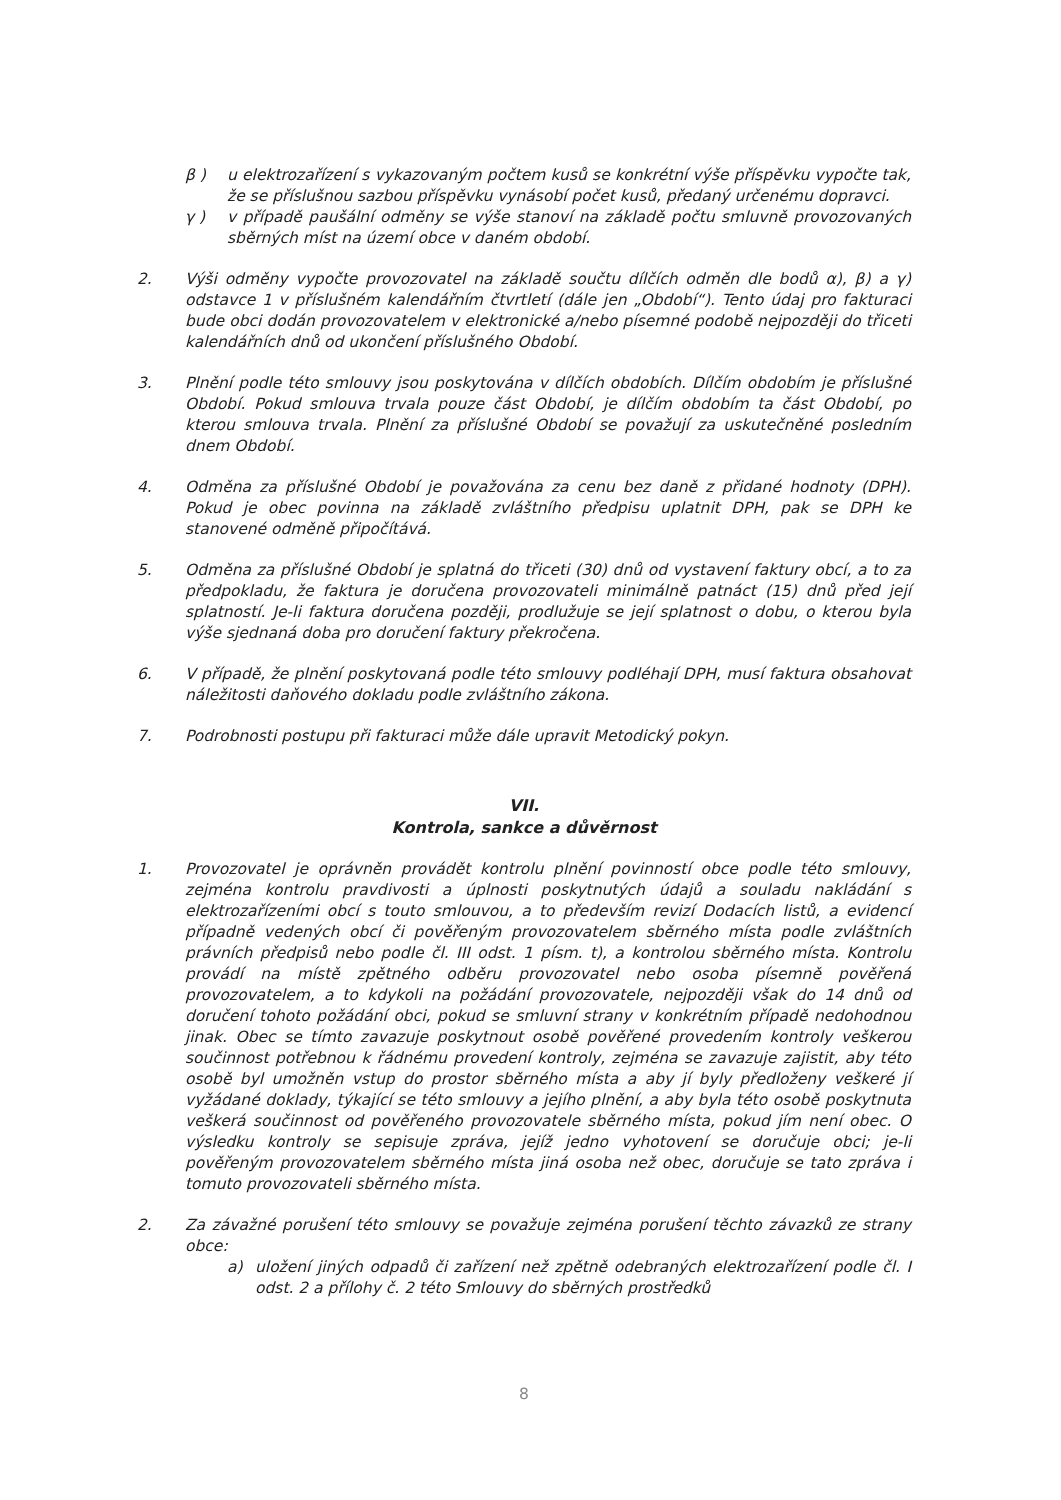β ) u elektrozařízení s vykazovaným počtem kusů se konkrétní výše příspěvku vypočte tak, že se příslušnou sazbou příspěvku vynásobí počet kusů, předaný určenému dopravci.
γ ) v případě paušální odměny se výše stanoví na základě počtu smluvně provozovaných sběrných míst na území obce v daném období.
2. Výši odměny vypočte provozovatel na základě součtu dílčích odměn dle bodů α), β) a γ) odstavce 1 v příslušném kalendářním čtvrtletí (dále jen „Období“). Tento údaj pro fakturaci bude obci dodán provozovatelem v elektronické a/nebo písemné podobě nejpozději do třiceti kalendářních dnů od ukončení příslušného Období.
3. Plnění podle této smlouvy jsou poskytována v dílčích obdobích. Dílčím obdobím je příslušné Období. Pokud smlouva trvala pouze část Období, je dílčím obdobím ta část Období, po kterou smlouva trvala. Plnění za příslušné Období se považují za uskutečněné posledním dnem Období.
4. Odměna za příslušné Období je považována za cenu bez daně z přidané hodnoty (DPH). Pokud je obec povinna na základě zvláštního předpisu uplatnit DPH, pak se DPH ke stanovené odměně připočítává.
5. Odměna za příslušné Období je splatná do třiceti (30) dnů od vystavení faktury obcí, a to za předpokladu, že faktura je doručena provozovateli minimálně patnáct (15) dnů před její splatností. Je-li faktura doručena později, prodlužuje se její splatnost o dobu, o kterou byla výše sjednaná doba pro doručení faktury překročena.
6. V případě, že plnění poskytovaná podle této smlouvy podléhají DPH, musí faktura obsahovat náležitosti daňového dokladu podle zvláštního zákona.
7. Podrobnosti postupu při fakturaci může dále upravit Metodický pokyn.
VII.
Kontrola, sankce a důvěrnost
1. Provozovatel je oprávněn provádět kontrolu plnění povinností obce podle této smlouvy, zejména kontrolu pravdivosti a úplnosti poskytnutých údajů a souladu nakládání s elektrozařízeními obcí s touto smlouvou, a to především revizí Dodacích listů, a evidencí případně vedených obcí či pověřeným provozovatelem sběrného místa podle zvláštních právních předpisů nebo podle čl. III odst. 1 písm. t), a kontrolou sběrného místa. Kontrolu provádí na místě zpětného odběru provozovatel nebo osoba písemně pověřená provozovatelem, a to kdykoli na požádání provozovatele, nejpozději však do 14 dnů od doručení tohoto požádání obci, pokud se smluvní strany v konkrétním případě nedohodnou jinak. Obec se tímto zavazuje poskytnout osobě pověřené provedením kontroly veškerou součinnost potřebnou k řádnému provedení kontroly, zejména se zavazuje zajistit, aby této osobě byl umožněn vstup do prostor sběrného místa a aby jí byly předloženy veškeré jí vyžádané doklady, týkající se této smlouvy a jejího plnění, a aby byla této osobě poskytnuta veškerá součinnost od pověřeného provozovatele sběrného místa, pokud jím není obec. O výsledku kontroly se sepisuje zpráva, jejíž jedno vyhotovení se doručuje obci; je-li pověřeným provozovatelem sběrného místa jiná osoba než obec, doručuje se tato zpráva i tomuto provozovateli sběrného místa.
2. Za závažné porušení této smlouvy se považuje zejména porušení těchto závazků ze strany obce:
a) uložení jiných odpadů či zařízení než zpětně odebraných elektrozařízení podle čl. I odst. 2 a přílohy č. 2 této Smlouvy do sběrných prostředků
8